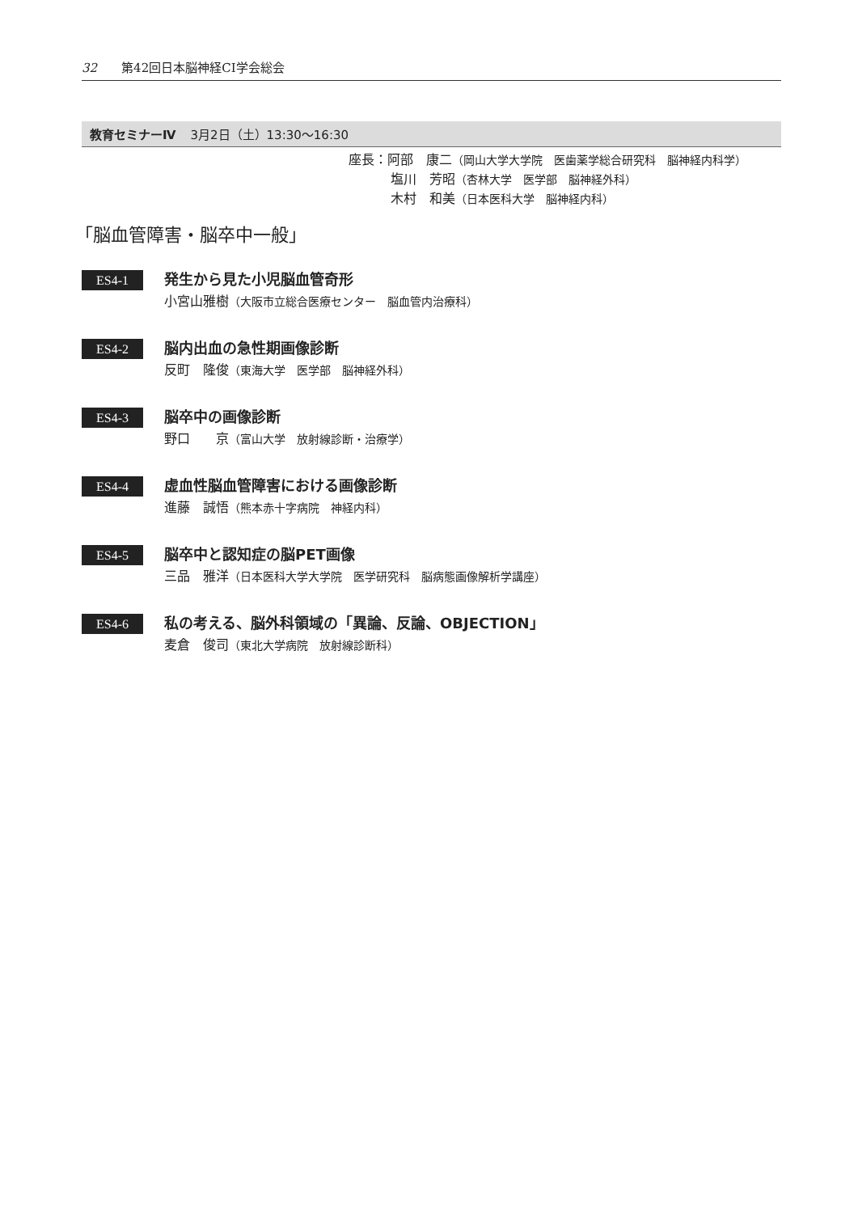32 第42回日本脳神経CI学会総会
教育セミナーⅣ 3月2日（土）13:30〜16:30
座長：阿部　康二（岡山大学大学院　医歯薬学総合研究科　脳神経内科学）
塩川　芳昭（杏林大学　医学部　脳神経外科）
木村　和美（日本医科大学　脳神経内科）
「脳血管障害・脳卒中一般」
ES4-1
発生から見た小児脳血管奇形
小宮山雅樹（大阪市立総合医療センター　脳血管内治療科）
ES4-2
脳内出血の急性期画像診断
反町　隆俊（東海大学　医学部　脳神経外科）
ES4-3
脳卒中の画像診断
野口　　京（富山大学　放射線診断・治療学）
ES4-4
虚血性脳血管障害における画像診断
進藤　誠悟（熊本赤十字病院　神経内科）
ES4-5
脳卒中と認知症の脳PET画像
三品　雅洋（日本医科大学大学院　医学研究科　脳病態画像解析学講座）
ES4-6
私の考える、脳外科領域の「異論、反論、OBJECTION」
麦倉　俊司（東北大学病院　放射線診断科）